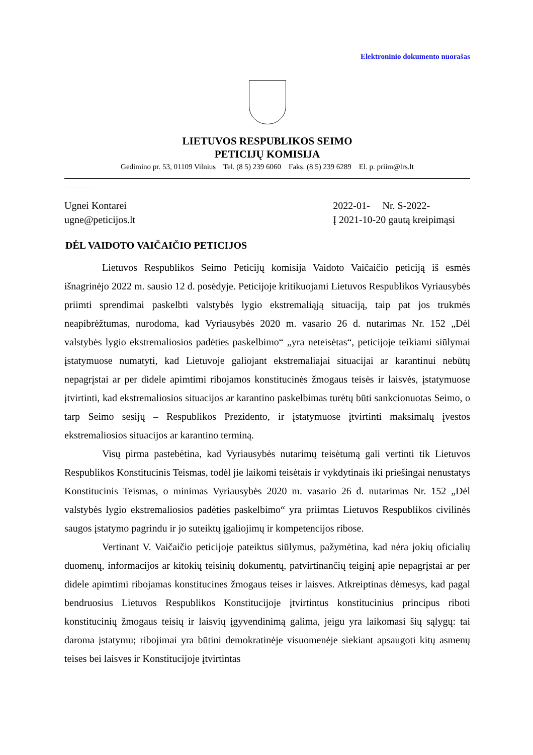Elektroninio dokumento nuorašas
LIETUVOS RESPUBLIKOS SEIMO
PETICIJŲ KOMISIJA
Gedimino pr. 53, 01109 Vilnius Tel. (8 5) 239 6060 Faks. (8 5) 239 6289 El. p. priim@lrs.lt
Ugnei Kontarei
ugne@peticijos.lt
2022-01- Nr. S-2022-
Į 2021-10-20 gautą kreipimąsi
DĖL VAIDOTO VAIČAIČIO PETICIJOS
Lietuvos Respublikos Seimo Peticijų komisija Vaidoto Vaičaičio peticiją iš esmės išnagrinėjo 2022 m. sausio 12 d. posėdyje. Peticijoje kritikuojami Lietuvos Respublikos Vyriausybės priimti sprendimai paskelbti valstybės lygio ekstremaliąją situaciją, taip pat jos trukmės neapibrėžtumas, nurodoma, kad Vyriausybės 2020 m. vasario 26 d. nutarimas Nr. 152 „Dėl valstybės lygio ekstremaliosios padėties paskelbimo“ „yra neteisėtas“, peticijoje teikiami siūlymai įstatymuose numatyti, kad Lietuvoje galiojant ekstremaliajai situacijai ar karantinui nebūtų nepagrįstai ar per didele apimtimi ribojamos konstitucinės žmogaus teisės ir laisvės, įstatymuose įtvirtinti, kad ekstremaliosios situacijos ar karantino paskelbimas turėtų būti sankcionuotas Seimo, o tarp Seimo sesijų – Respublikos Prezidento, ir įstatymuose įtvirtinti maksimalų įvestos ekstremaliosios situacijos ar karantino terminą.
Visų pirma pastebėtina, kad Vyriausybės nutarimų teisėtumą gali vertinti tik Lietuvos Respublikos Konstitucinis Teismas, todėl jie laikomi teisėtais ir vykdytinais iki priešingai nenustatys Konstitucinis Teismas, o minimas Vyriausybės 2020 m. vasario 26 d. nutarimas Nr. 152 „Dėl valstybės lygio ekstremaliosios padėties paskelbimo“ yra priimtas Lietuvos Respublikos civilinės saugos įstatymo pagrindu ir jo suteiktų įgaliojimų ir kompetencijos ribose.
Vertinant V. Vaičaičio peticijoje pateiktus siūlymus, pažymėtina, kad nėra jokių oficialių duomenų, informacijos ar kitokių teisinių dokumentų, patvirtinančių teiginį apie nepagrįstai ar per didele apimtimi ribojamas konstitucines žmogaus teises ir laisves. Atkreiptinas dėmesys, kad pagal bendruosius Lietuvos Respublikos Konstitucijoje įtvirtintus konstitucinius principus riboti konstitucinių žmogaus teisių ir laisvių įgyvendinimą galima, jeigu yra laikomasi šių sąlygų: tai daroma įstatymu; ribojimai yra būtini demokratinėje visuomenėje siekiant apsaugoti kitų asmenų teises bei laisves ir Konstitucijoje įtvirtintas